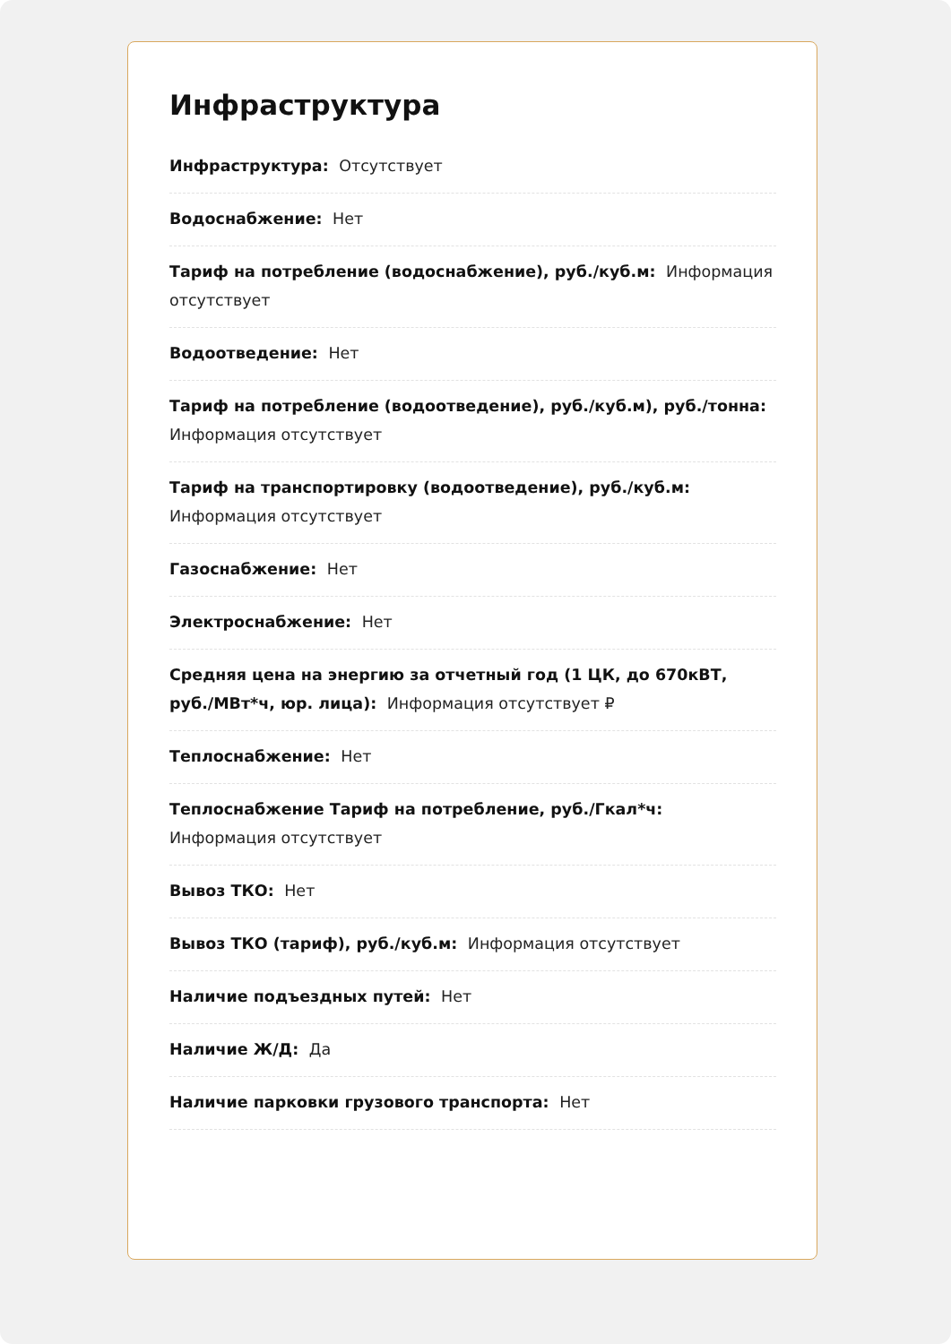Инфраструктура
Инфраструктура: Отсутствует
Водоснабжение: Нет
Тариф на потребление (водоснабжение), руб./куб.м: Информация отсутствует
Водоотведение: Нет
Тариф на потребление (водоотведение), руб./куб.м), руб./тонна: Информация отсутствует
Тариф на транспортировку (водоотведение), руб./куб.м: Информация отсутствует
Газоснабжение: Нет
Электроснабжение: Нет
Средняя цена на энергию за отчетный год (1 ЦК, до 670кВТ, руб./МВт*ч, юр. лица): Информация отсутствует ₽
Теплоснабжение: Нет
Теплоснабжение Тариф на потребление, руб./Гкал*ч: Информация отсутствует
Вывоз ТКО: Нет
Вывоз ТКО (тариф), руб./куб.м: Информация отсутствует
Наличие подъездных путей: Нет
Наличие Ж/Д: Да
Наличие парковки грузового транспорта: Нет